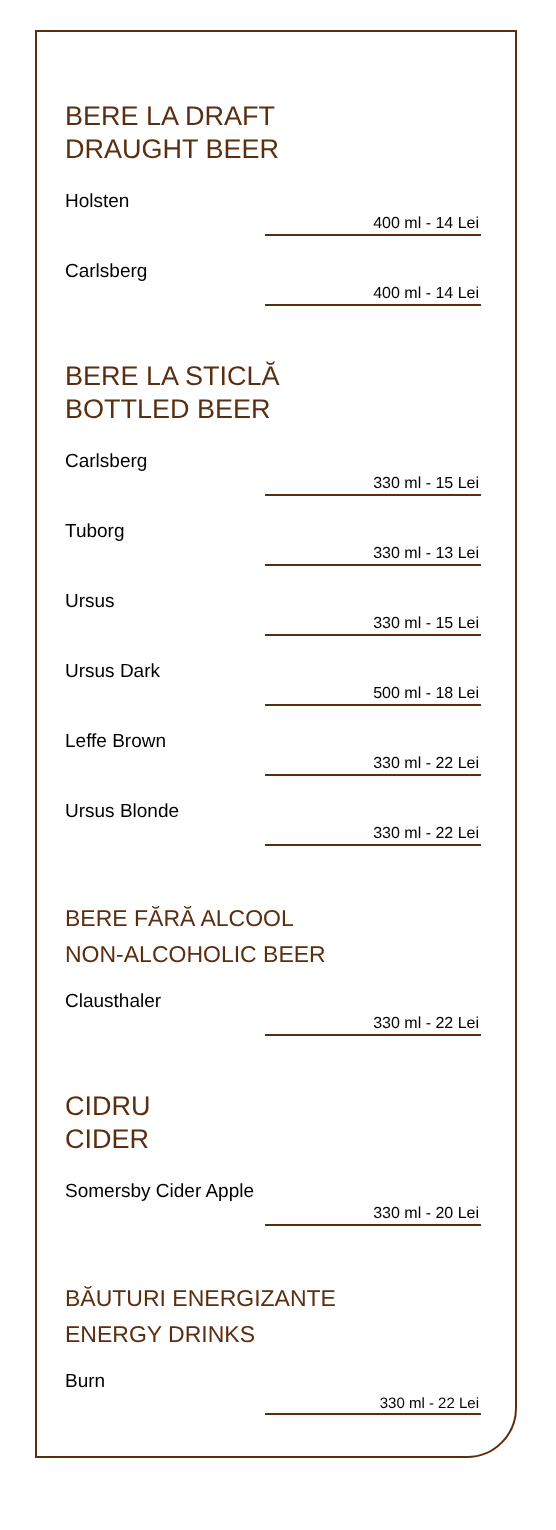BERE LA DRAFT
DRAUGHT BEER
Holsten
400 ml - 14 Lei
Carlsberg
400 ml - 14 Lei
BERE LA STICLĂ
BOTTLED BEER
Carlsberg
330 ml - 15 Lei
Tuborg
330 ml - 13 Lei
Ursus
330 ml - 15 Lei
Ursus Dark
500 ml - 18 Lei
Leffe Brown
330 ml - 22 Lei
Ursus Blonde
330 ml - 22 Lei
BERE FĂRĂ ALCOOL
NON-ALCOHOLIC BEER
Clausthaler
330 ml - 22 Lei
CIDRU
CIDER
Somersby Cider Apple
330 ml - 20 Lei
BĂUTURI ENERGIZANTE
ENERGY DRINKS
Burn
330 ml - 22 Lei